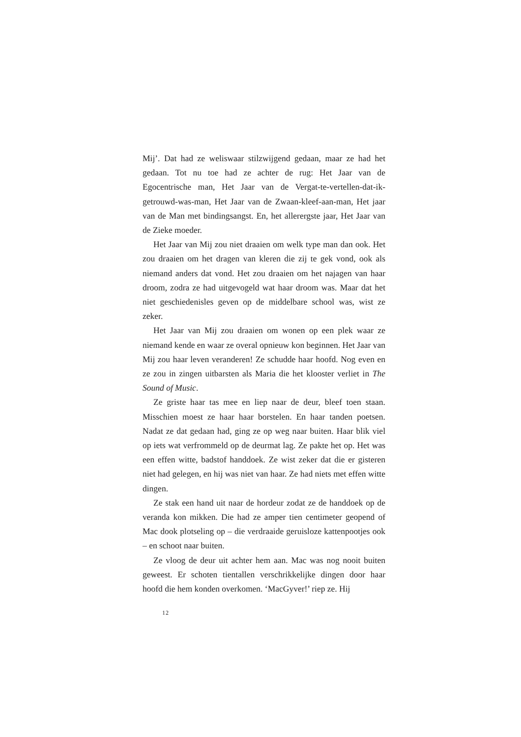Mij’. Dat had ze weliswaar stilzwijgend gedaan, maar ze had het gedaan. Tot nu toe had ze achter de rug: Het Jaar van de Egocentrische man, Het Jaar van de Vergat-te-vertellen-dat-ik-getrouwd-was-man, Het Jaar van de Zwaan-kleef-aan-man, Het jaar van de Man met bindingsangst. En, het allerergste jaar, Het Jaar van de Zieke moeder.
Het Jaar van Mij zou niet draaien om welk type man dan ook. Het zou draaien om het dragen van kleren die zij te gek vond, ook als niemand anders dat vond. Het zou draaien om het najagen van haar droom, zodra ze had uitgevogeld wat haar droom was. Maar dat het niet geschiedenisles geven op de middelbare school was, wist ze zeker.
Het Jaar van Mij zou draaien om wonen op een plek waar ze niemand kende en waar ze overal opnieuw kon beginnen. Het Jaar van Mij zou haar leven veranderen! Ze schudde haar hoofd. Nog even en ze zou in zingen uitbarsten als Maria die het klooster verliet in The Sound of Music.
Ze griste haar tas mee en liep naar de deur, bleef toen staan. Misschien moest ze haar haar borstelen. En haar tanden poetsen. Nadat ze dat gedaan had, ging ze op weg naar buiten. Haar blik viel op iets wat verfrommeld op de deurmat lag. Ze pakte het op. Het was een effen witte, badstof handdoek. Ze wist zeker dat die er gisteren niet had gelegen, en hij was niet van haar. Ze had niets met effen witte dingen.
Ze stak een hand uit naar de hordeur zodat ze de handdoek op de veranda kon mikken. Die had ze amper tien centimeter geopend of Mac dook plotseling op – die verdraaide geruisloze kattenpootjes ook – en schoot naar buiten.
Ze vloog de deur uit achter hem aan. Mac was nog nooit buiten geweest. Er schoten tientallen verschrikkelijke dingen door haar hoofd die hem konden overkomen. ‘MacGyver!’ riep ze. Hij
12